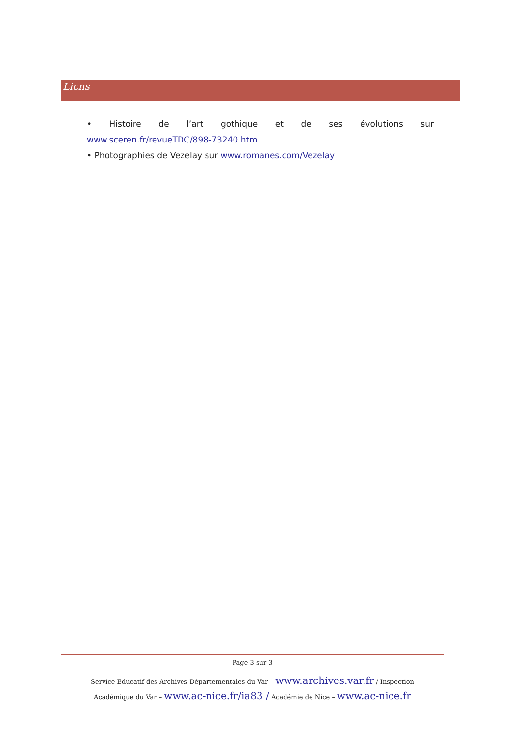Liens
• Histoire de l’art gothique et de ses évolutions sur
www.sceren.fr/revueTDC/898-73240.htm
• Photographies de Vezelay sur www.romanes.com/Vezelay
Page 3 sur 3
Service Educatif des Archives Départementales du Var – www.archives.var.fr / Inspection
Académique du Var – www.ac-nice.fr/ia83 / Académie de Nice – www.ac-nice.fr